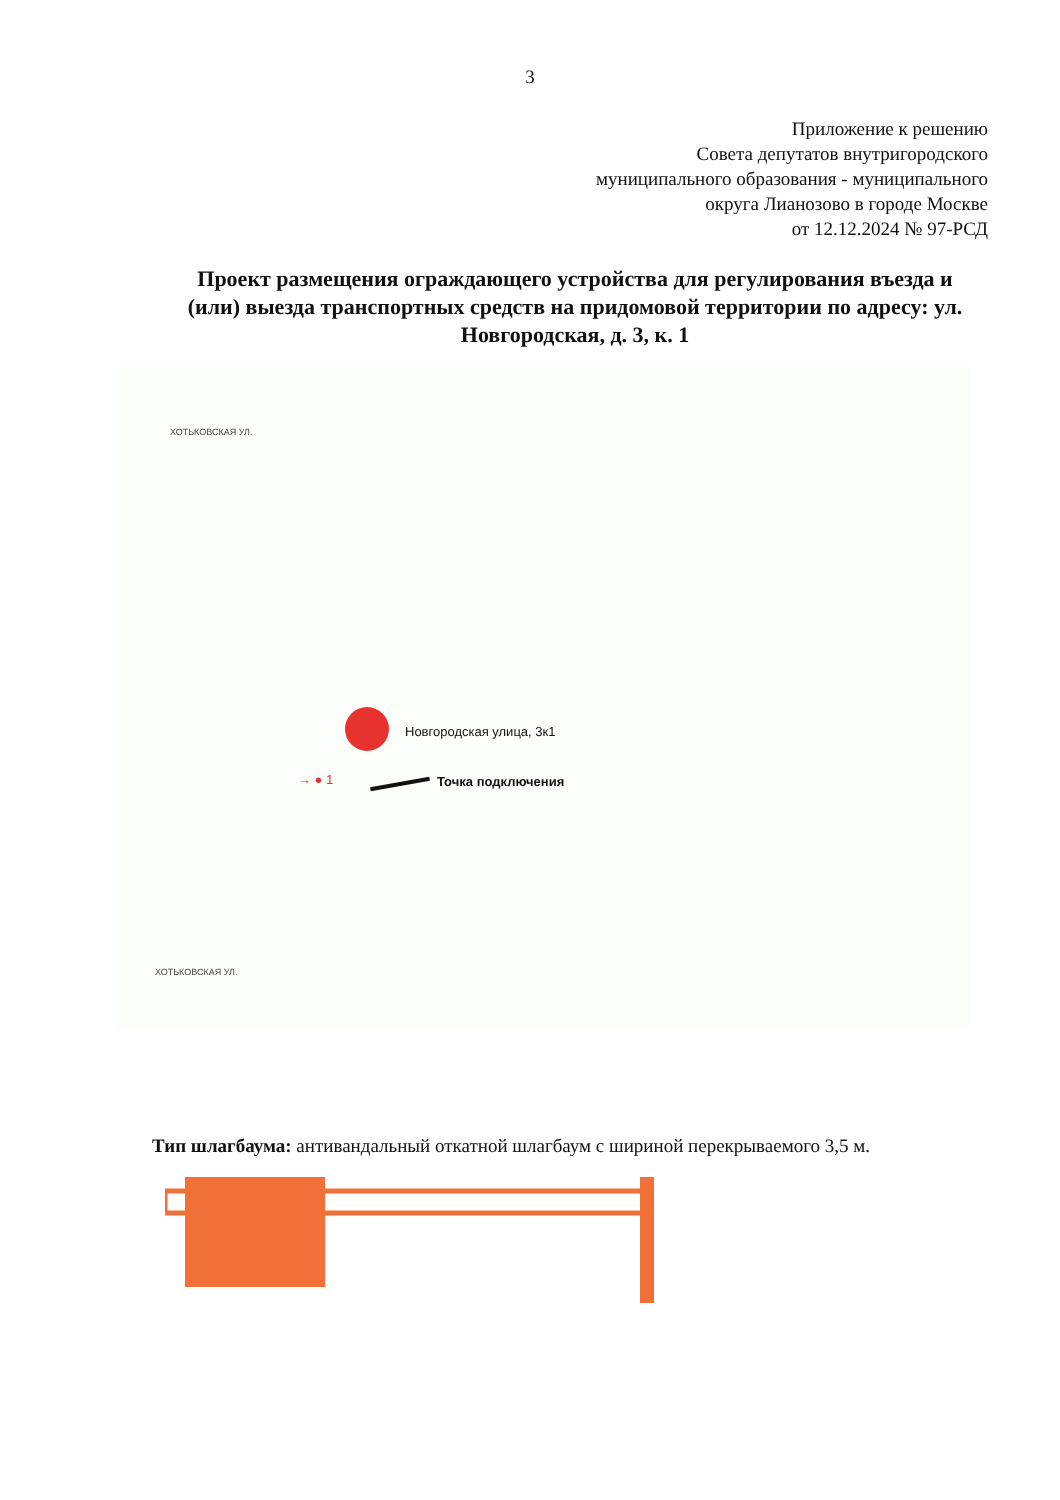3
Приложение к решению
Совета депутатов внутригородского
муниципального образования - муниципального
округа Лианозово в городе Москве
от 12.12.2024 № 97-РСД
Проект размещения ограждающего устройства для регулирования въезда и (или) выезда транспортных средств на придомовой территории по адресу: ул. Новгородская, д. 3, к. 1
ХОТЬКОВСКАЯ УЛ.
Новгородская улица, 3к1
→ ● 1 Точка подключения
ХОТЬКОВСКАЯ УЛ.
Тип шлагбаума: антивандальный откатной шлагбаум с шириной перекрываемого 3,5 м.